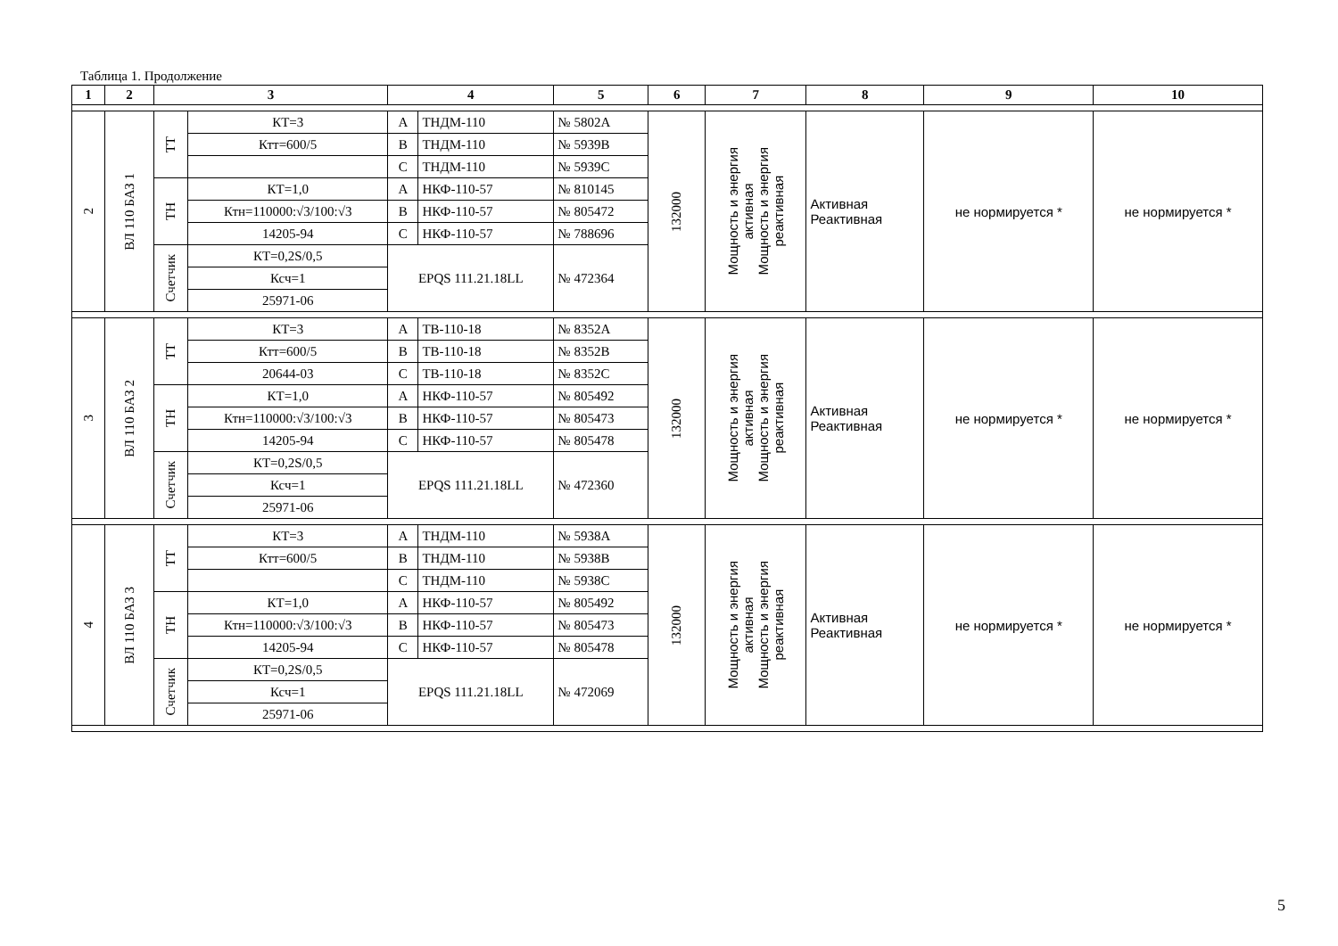Таблица 1. Продолжение
| 1 | 2 | 3 | | 4 | | 5 | 6 | 7 | 8 | 9 | 10 |
| --- | --- | --- | --- | --- | --- | --- | --- | --- | --- | --- | --- |
| 2 | ВЛ 110 БАЗ 1 | ТТ | КТ=3 | А | ТНДМ-110 | № 5802А | 132000 | Мощность и энергия активная Мощность и энергия реактивная | Активная Реактивная | не нормируется * | не нормируется * |
| | | | Ктт=600/5 | В | ТНДМ-110 | № 5939В | | | | | |
| | | | | С | ТНДМ-110 | № 5939С | | | | | |
| | | ТН | КТ=1,0 | А | НКФ-110-57 | № 810145 | | | | | |
| | | | Ктн=110000:√3/100:√3 | В | НКФ-110-57 | № 805472 | | | | | |
| | | | 14205-94 | С | НКФ-110-57 | № 788696 | | | | | |
| | | Счетчик | КТ=0,2S/0,5 | EPQS 111.21.18LL | | № 472364 | | | | | |
| | | | Ксч=1 | | | | | | | | |
| | | | 25971-06 | | | | | | | | |
| 3 | ВЛ 110 БАЗ 2 | ТТ | КТ=3 | А | ТВ-110-18 | № 8352А | 132000 | Мощность и энергия активная Мощность и энергия реактивная | Активная Реактивная | не нормируется * | не нормируется * |
| | | | Ктт=600/5 | В | ТВ-110-18 | № 8352В | | | | | |
| | | | 20644-03 | С | ТВ-110-18 | № 8352С | | | | | |
| | | ТН | КТ=1,0 | А | НКФ-110-57 | № 805492 | | | | | |
| | | | Ктн=110000:√3/100:√3 | В | НКФ-110-57 | № 805473 | | | | | |
| | | | 14205-94 | С | НКФ-110-57 | № 805478 | | | | | |
| | | Счетчик | КТ=0,2S/0,5 | EPQS 111.21.18LL | | № 472360 | | | | | |
| | | | Ксч=1 | | | | | | | | |
| | | | 25971-06 | | | | | | | | |
| 4 | ВЛ 110 БАЗ 3 | ТТ | КТ=3 | А | ТНДМ-110 | № 5938А | 132000 | Мощность и энергия активная Мощность и энергия реактивная | Активная Реактивная | не нормируется * | не нормируется * |
| | | | Ктт=600/5 | В | ТНДМ-110 | № 5938В | | | | | |
| | | | | С | ТНДМ-110 | № 5938С | | | | | |
| | | ТН | КТ=1,0 | А | НКФ-110-57 | № 805492 | | | | | |
| | | | Ктн=110000:√3/100:√3 | В | НКФ-110-57 | № 805473 | | | | | |
| | | | 14205-94 | С | НКФ-110-57 | № 805478 | | | | | |
| | | Счетчик | КТ=0,2S/0,5 | EPQS 111.21.18LL | | № 472069 | | | | | |
| | | | Ксч=1 | | | | | | | | |
| | | | 25971-06 | | | | | | | | |
5